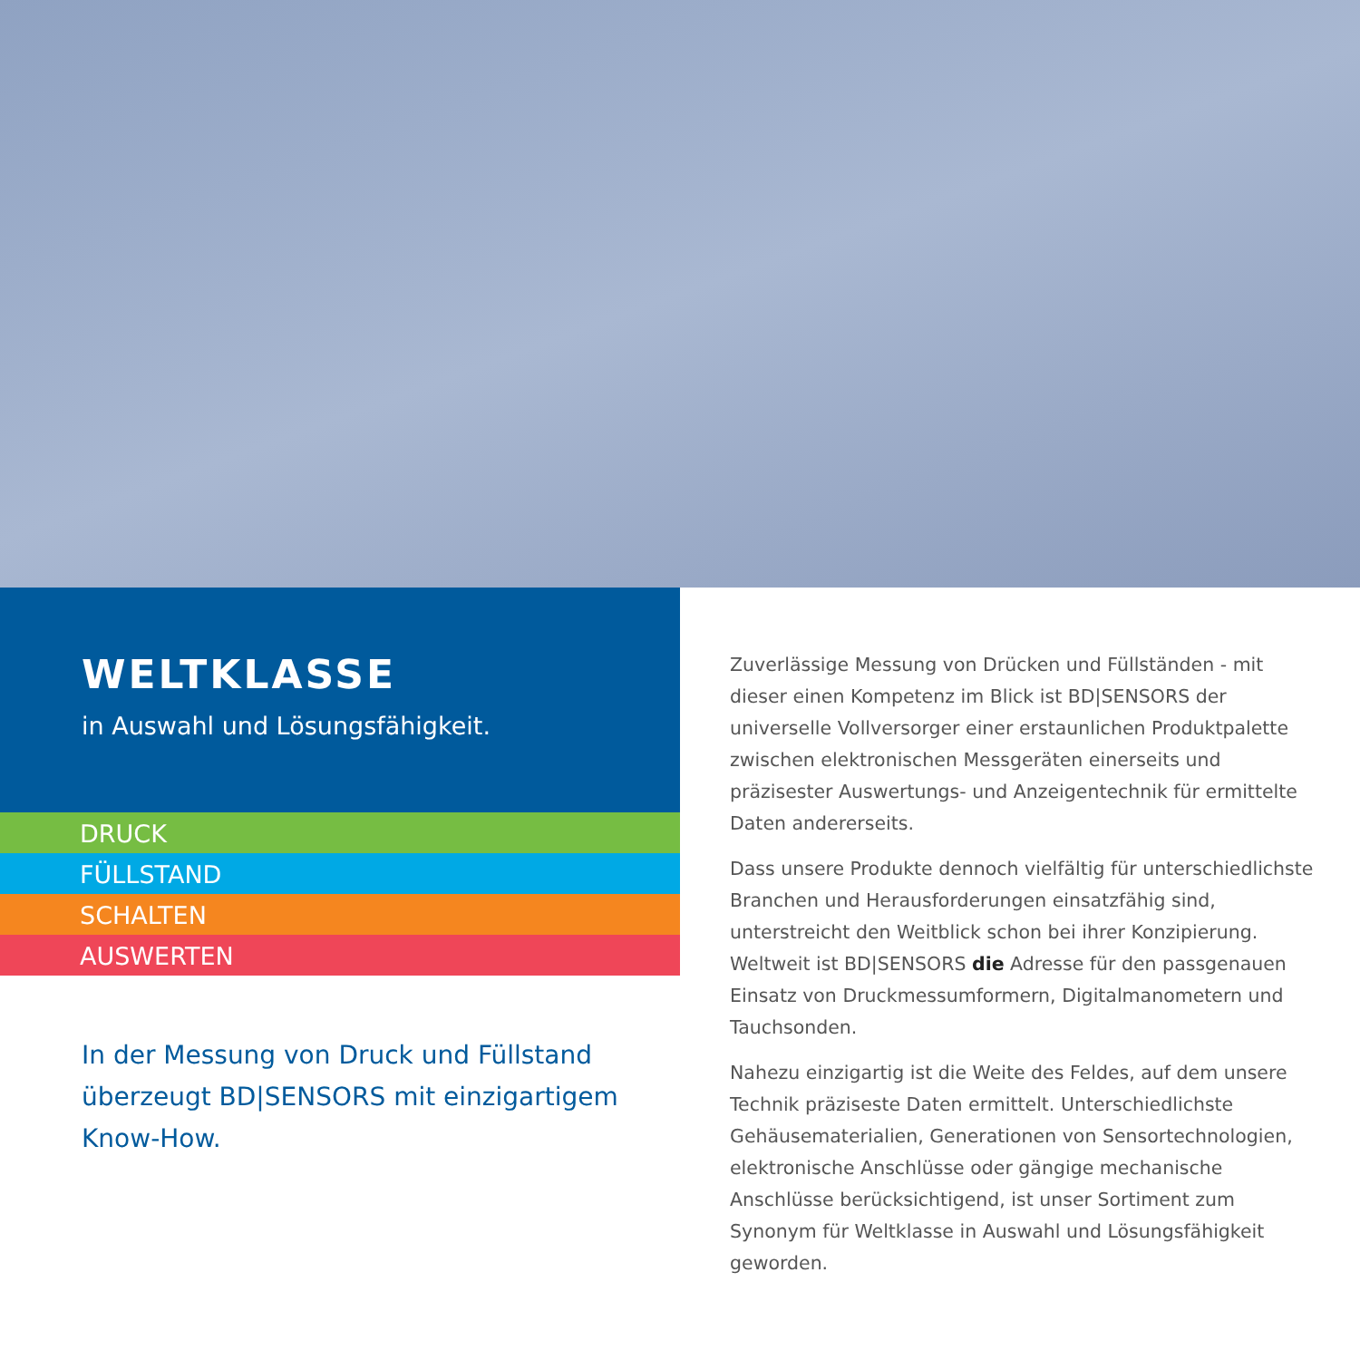WELTKLASSE
in Auswahl und Lösungsfähigkeit.
DRUCK
FÜLLSTAND
SCHALTEN
AUSWERTEN
In der Messung von Druck und Füllstand überzeugt BD|SENSORS mit einzigartigem Know-How.
Zuverlässige Messung von Drücken und Füllständen - mit dieser einen Kompetenz im Blick ist BD|SENSORS der universelle Vollversorger einer erstaunlichen Produktpalette zwischen elektronischen Messgeräten einerseits und präzisester Auswer­tungs- und Anzeigentechnik für ermittelte Daten andererseits.
Dass unsere Produkte dennoch vielfältig für unterschiedlichste Branchen und Herausforderungen einsatzfähig sind, unterstreicht den Weitblick schon bei ihrer Konzipierung. Weltweit ist BD|SENSORS die Adresse für den passgenauen Einsatz von Druckmessumformern, Digitalmanometern und Tauchsonden.
Nahezu einzigartig ist die Weite des Feldes, auf dem unsere Technik präziseste Daten ermittelt. Unterschiedlichste Gehäuse­materialien, Generationen von Sensortechnologien, elektronische Anschlüsse oder gängige mechanische Anschlüsse berücksichti­gend, ist unser Sortiment zum Synonym für Weltklasse in Auswahl und Lösungsfähigkeit geworden.